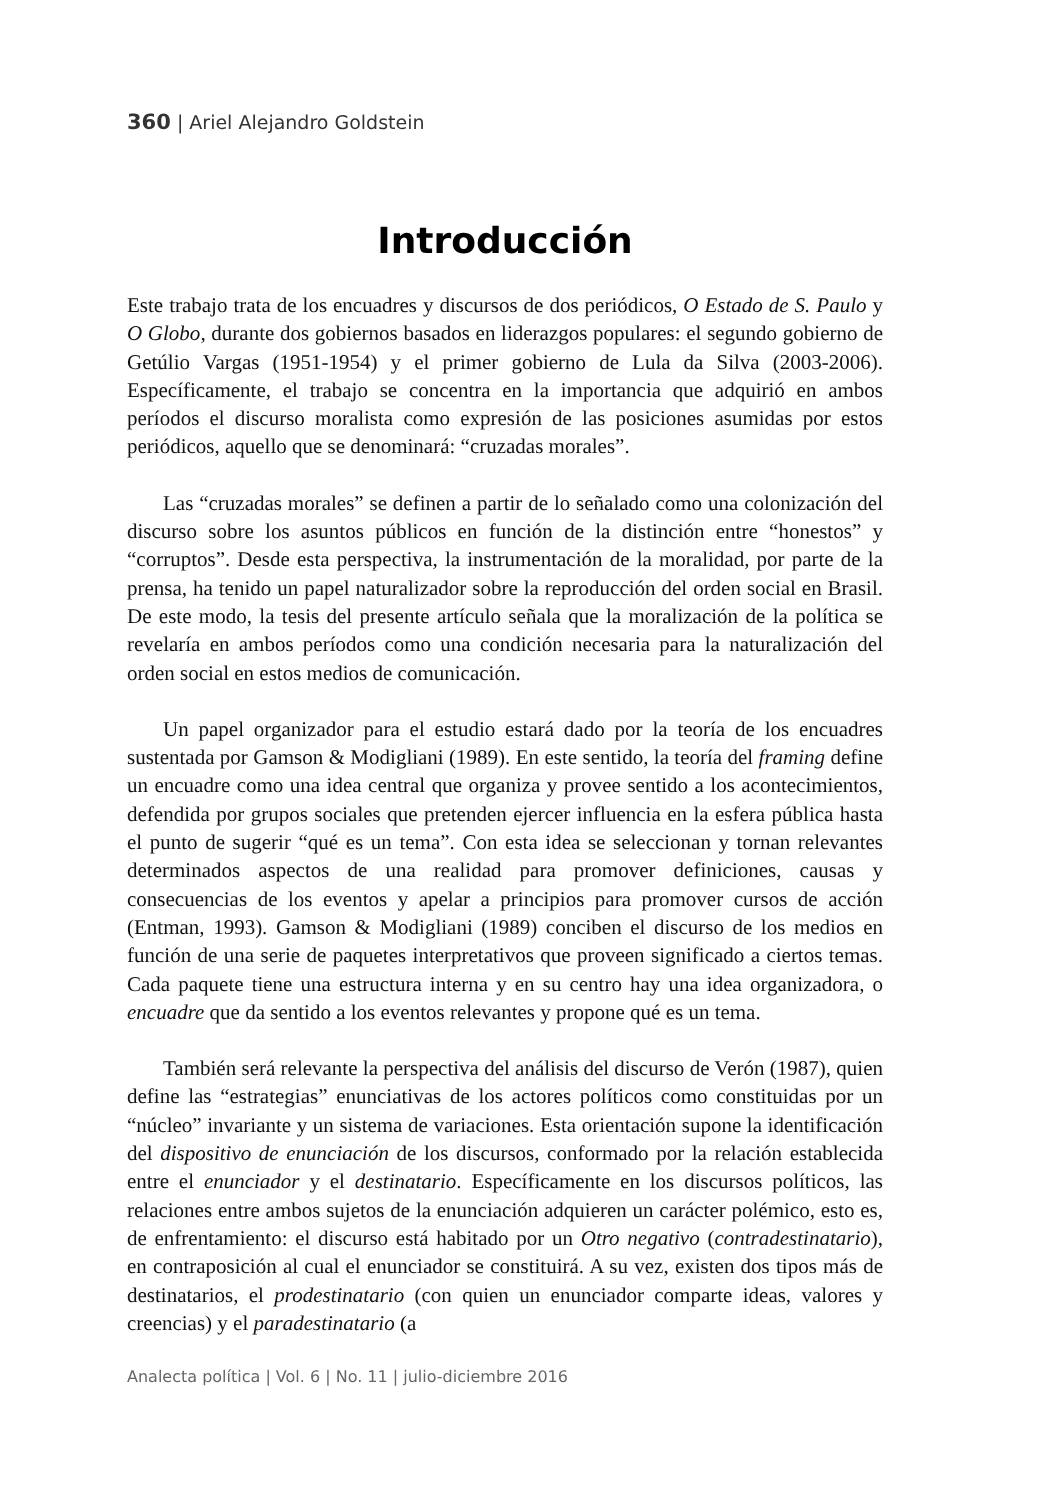360 | Ariel Alejandro Goldstein
Introducción
Este trabajo trata de los encuadres y discursos de dos periódicos, O Estado de S. Paulo y O Globo, durante dos gobiernos basados en liderazgos populares: el segundo gobierno de Getúlio Vargas (1951-1954) y el primer gobierno de Lula da Silva (2003-2006). Específicamente, el trabajo se concentra en la importancia que adquirió en ambos períodos el discurso moralista como expresión de las posiciones asumidas por estos periódicos, aquello que se denominará: “cruzadas morales”.
Las “cruzadas morales” se definen a partir de lo señalado como una colonización del discurso sobre los asuntos públicos en función de la distinción entre “honestos” y “corruptos”. Desde esta perspectiva, la instrumentación de la moralidad, por parte de la prensa, ha tenido un papel naturalizador sobre la reproducción del orden social en Brasil. De este modo, la tesis del presente artículo señala que la moralización de la política se revelaría en ambos períodos como una condición necesaria para la naturalización del orden social en estos medios de comunicación.
Un papel organizador para el estudio estará dado por la teoría de los encuadres sustentada por Gamson & Modigliani (1989). En este sentido, la teoría del framing define un encuadre como una idea central que organiza y provee sentido a los acontecimientos, defendida por grupos sociales que pretenden ejercer influencia en la esfera pública hasta el punto de sugerir “qué es un tema”. Con esta idea se seleccionan y tornan relevantes determinados aspectos de una realidad para promover definiciones, causas y consecuencias de los eventos y apelar a principios para promover cursos de acción (Entman, 1993). Gamson & Modigliani (1989) conciben el discurso de los medios en función de una serie de paquetes interpretativos que proveen significado a ciertos temas. Cada paquete tiene una estructura interna y en su centro hay una idea organizadora, o encuadre que da sentido a los eventos relevantes y propone qué es un tema.
También será relevante la perspectiva del análisis del discurso de Verón (1987), quien define las “estrategias” enunciativas de los actores políticos como constituidas por un “núcleo” invariante y un sistema de variaciones. Esta orientación supone la identificación del dispositivo de enunciación de los discursos, conformado por la relación establecida entre el enunciador y el destinatario. Específicamente en los discursos políticos, las relaciones entre ambos sujetos de la enunciación adquieren un carácter polémico, esto es, de enfrentamiento: el discurso está habitado por un Otro negativo (contradestinatario), en contraposición al cual el enunciador se constituirá. A su vez, existen dos tipos más de destinatarios, el prodestinatario (con quien un enunciador comparte ideas, valores y creencias) y el paradestinatario (a
Analecta política | Vol. 6 | No. 11 | julio-diciembre 2016